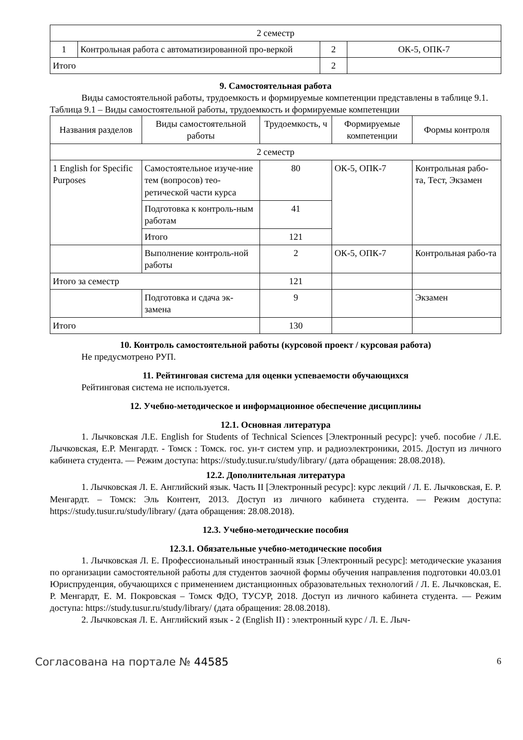| 2 семестр | | | |
| 1 | Контрольная работа с автоматизированной про-веркой | 2 | ОК-5, ОПК-7 |
| Итого | | 2 | |
9. Самостоятельная работа
Виды самостоятельной работы, трудоемкость и формируемые компетенции представлены в таблице 9.1.
Таблица 9.1 – Виды самостоятельной работы, трудоемкость и формируемые компетенции
| Названия разделов | Виды самостоятельной работы | Трудоемкость, ч | Формируемые компетенции | Формы контроля |
| 2 семестр | | | | |
| 1 English for Specific Purposes | Самостоятельное изуче-ние тем (вопросов) тео-ретической части курса | 80 | ОК-5, ОПК-7 | Контрольная рабо-та, Тест, Экзамен |
| | Подготовка к контроль-ным работам | 41 | | |
| | Итого | 121 | | |
| | Выполнение контроль-ной работы | 2 | ОК-5, ОПК-7 | Контрольная рабо-та |
| Итого за семестр | | 121 | | |
| | Подготовка и сдача эк-замена | 9 | | Экзамен |
| Итого | | 130 | | |
10. Контроль самостоятельной работы (курсовой проект / курсовая работа)
Не предусмотрено РУП.
11. Рейтинговая система для оценки успеваемости обучающихся
Рейтинговая система не используется.
12. Учебно-методическое и информационное обеспечение дисциплины
12.1. Основная литература
1. Лычковская Л.Е. English for Students of Technical Sciences [Электронный ресурс]: учеб. пособие / Л.Е. Лычковская, Е.Р. Менгардт. - Томск : Томск. гос. ун-т систем упр. и радиоэлектроники, 2015. Доступ из личного кабинета студента. — Режим доступа: https://study.tusur.ru/study/library/ (дата обращения: 28.08.2018).
12.2. Дополнительная литература
1. Лычковская Л. Е. Английский язык. Часть II [Электронный ресурс]: курс лекций / Л. Е. Лычковская, Е. Р. Менгардт. – Томск: Эль Контент, 2013. Доступ из личного кабинета студента. — Режим доступа: https://study.tusur.ru/study/library/ (дата обращения: 28.08.2018).
12.3. Учебно-методические пособия
12.3.1. Обязательные учебно-методические пособия
1. Лычковская Л. Е. Профессиональный иностранный язык [Электронный ресурс]: методические указания по организации самостоятельной работы для студентов заочной формы обучения направления подготовки 40.03.01 Юриспруденция, обучающихся с применением дистанционных образовательных технологий / Л. Е. Лычковская, Е. Р. Менгардт, Е. М. Покровская – Томск ФДО, ТУСУР, 2018. Доступ из личного кабинета студента. — Режим доступа: https://study.tusur.ru/study/library/ (дата обращения: 28.08.2018).
2. Лычковская Л. Е. Английский язык - 2 (English II) : электронный курс / Л. Е. Лыч-
Согласована на портале № 44585 6